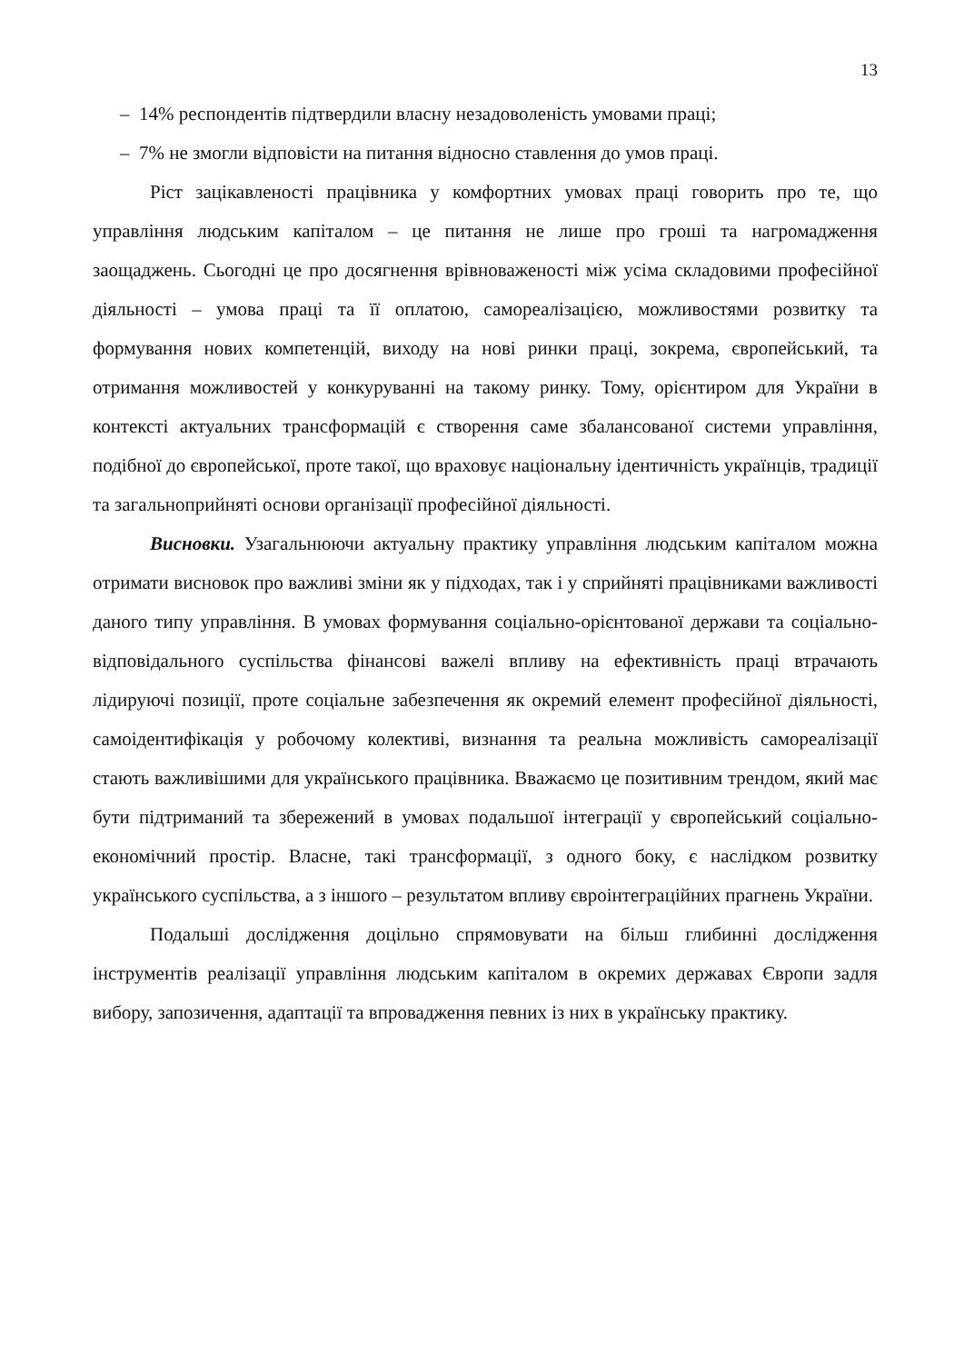13
– 14% респондентів підтвердили власну незадоволеність умовами праці;
– 7% не змогли відповісти на питання відносно ставлення до умов праці.
Ріст зацікавленості працівника у комфортних умовах праці говорить про те, що управління людським капіталом – це питання не лише про гроші та нагромадження заощаджень. Сьогодні це про досягнення врівноваженості між усіма складовими професійної діяльності – умова праці та її оплатою, самореалізацією, можливостями розвитку та формування нових компетенцій, виходу на нові ринки праці, зокрема, європейський, та отримання можливостей у конкуруванні на такому ринку. Тому, орієнтиром для України в контексті актуальних трансформацій є створення саме збалансованої системи управління, подібної до європейської, проте такої, що враховує національну ідентичність українців, традиції та загальноприйняті основи організації професійної діяльності.
Висновки. Узагальнюючи актуальну практику управління людським капіталом можна отримати висновок про важливі зміни як у підходах, так і у сприйняті працівниками важливості даного типу управління. В умовах формування соціально-орієнтованої держави та соціально-відповідального суспільства фінансові важелі впливу на ефективність праці втрачають лідируючі позиції, проте соціальне забезпечення як окремий елемент професійної діяльності, самоідентифікація у робочому колективі, визнання та реальна можливість самореалізації стають важливішими для українського працівника. Вважаємо це позитивним трендом, який має бути підтриманий та збережений в умовах подальшої інтеграції у європейський соціально-економічний простір. Власне, такі трансформації, з одного боку, є наслідком розвитку українського суспільства, а з іншого – результатом впливу євроінтеграційних прагнень України.
Подальші дослідження доцільно спрямовувати на більш глибинні дослідження інструментів реалізації управління людським капіталом в окремих державах Європи задля вибору, запозичення, адаптації та впровадження певних із них в українську практику.